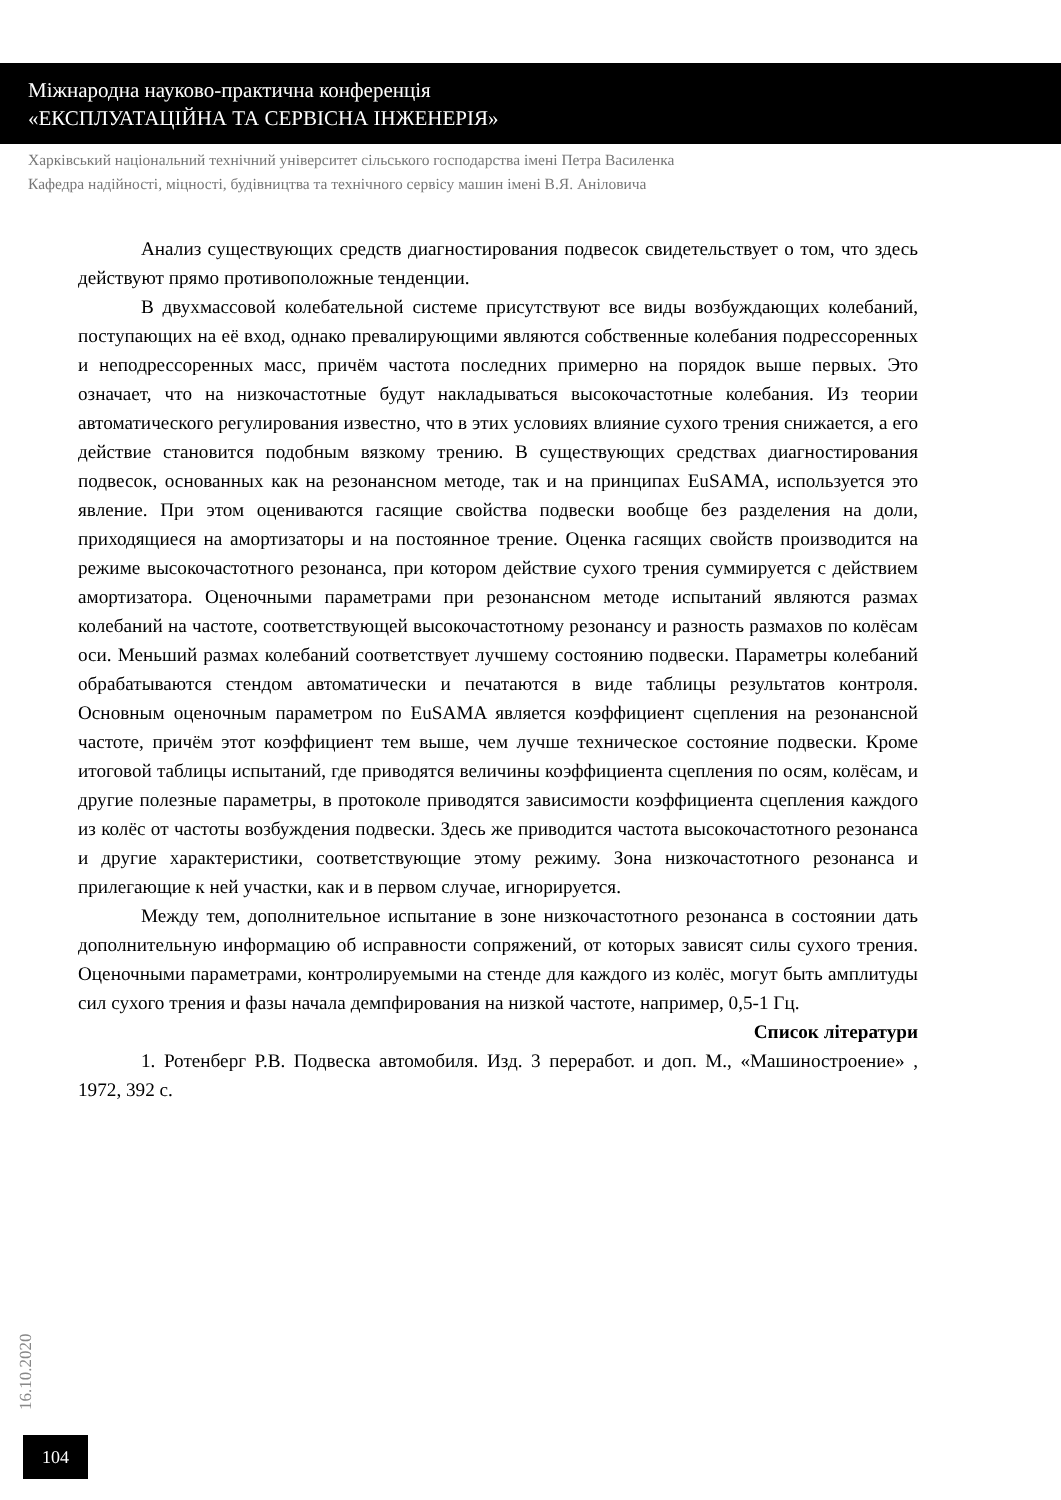Міжнародна науково-практична конференція
«ЕКСПЛУАТАЦІЙНА ТА СЕРВІСНА ІНЖЕНЕРІЯ»
Харківський національний технічний університет сільського господарства імені Петра Василенка
Кафедра надійності, міцності, будівництва та технічного сервісу машин імені В.Я. Аніловича
Анализ существующих средств диагностирования подвесок свидетельствует о том, что здесь действуют прямо противоположные тенденции.
В двухмассовой колебательной системе присутствуют все виды возбуждающих колебаний, поступающих на её вход, однако превалирующими являются собственные колебания подрессоренных и неподрессоренных масс, причём частота последних примерно на порядок выше первых. Это означает, что на низкочастотные будут накладываться высокочастотные колебания. Из теории автоматического регулирования известно, что в этих условиях влияние сухого трения снижается, а его действие становится подобным вязкому трению. В существующих средствах диагностирования подвесок, основанных как на резонансном методе, так и на принципах EuSAMA, используется это явление. При этом оцениваются гасящие свойства подвески вообще без разделения на доли, приходящиеся на амортизаторы и на постоянное трение. Оценка гасящих свойств производится на режиме высокочастотного резонанса, при котором действие сухого трения суммируется с действием амортизатора. Оценочными параметрами при резонансном методе испытаний являются размах колебаний на частоте, соответствующей высокочастотному резонансу и разность размахов по колёсам оси. Меньший размах колебаний соответствует лучшему состоянию подвески. Параметры колебаний обрабатываются стендом автоматически и печатаются в виде таблицы результатов контроля. Основным оценочным параметром по EuSAMA является коэффициент сцепления на резонансной частоте, причём этот коэффициент тем выше, чем лучше техническое состояние подвески. Кроме итоговой таблицы испытаний, где приводятся величины коэффициента сцепления по осям, колёсам, и другие полезные параметры, в протоколе приводятся зависимости коэффициента сцепления каждого из колёс от частоты возбуждения подвески. Здесь же приводится частота высокочастотного резонанса и другие характеристики, соответствующие этому режиму. Зона низкочастотного резонанса и прилегающие к ней участки, как и в первом случае, игнорируется.
Между тем, дополнительное испытание в зоне низкочастотного резонанса в состоянии дать дополнительную информацию об исправности сопряжений, от которых зависят силы сухого трения. Оценочными параметрами, контролируемыми на стенде для каждого из колёс, могут быть амплитуды сил сухого трения и фазы начала демпфирования на низкой частоте, например, 0,5-1 Гц.
Список літератури
1. Ротенберг Р.В. Подвеска автомобиля. Изд. 3 переработ. и доп. М., «Машиностроение» , 1972, 392 с.
16.10.2020
104